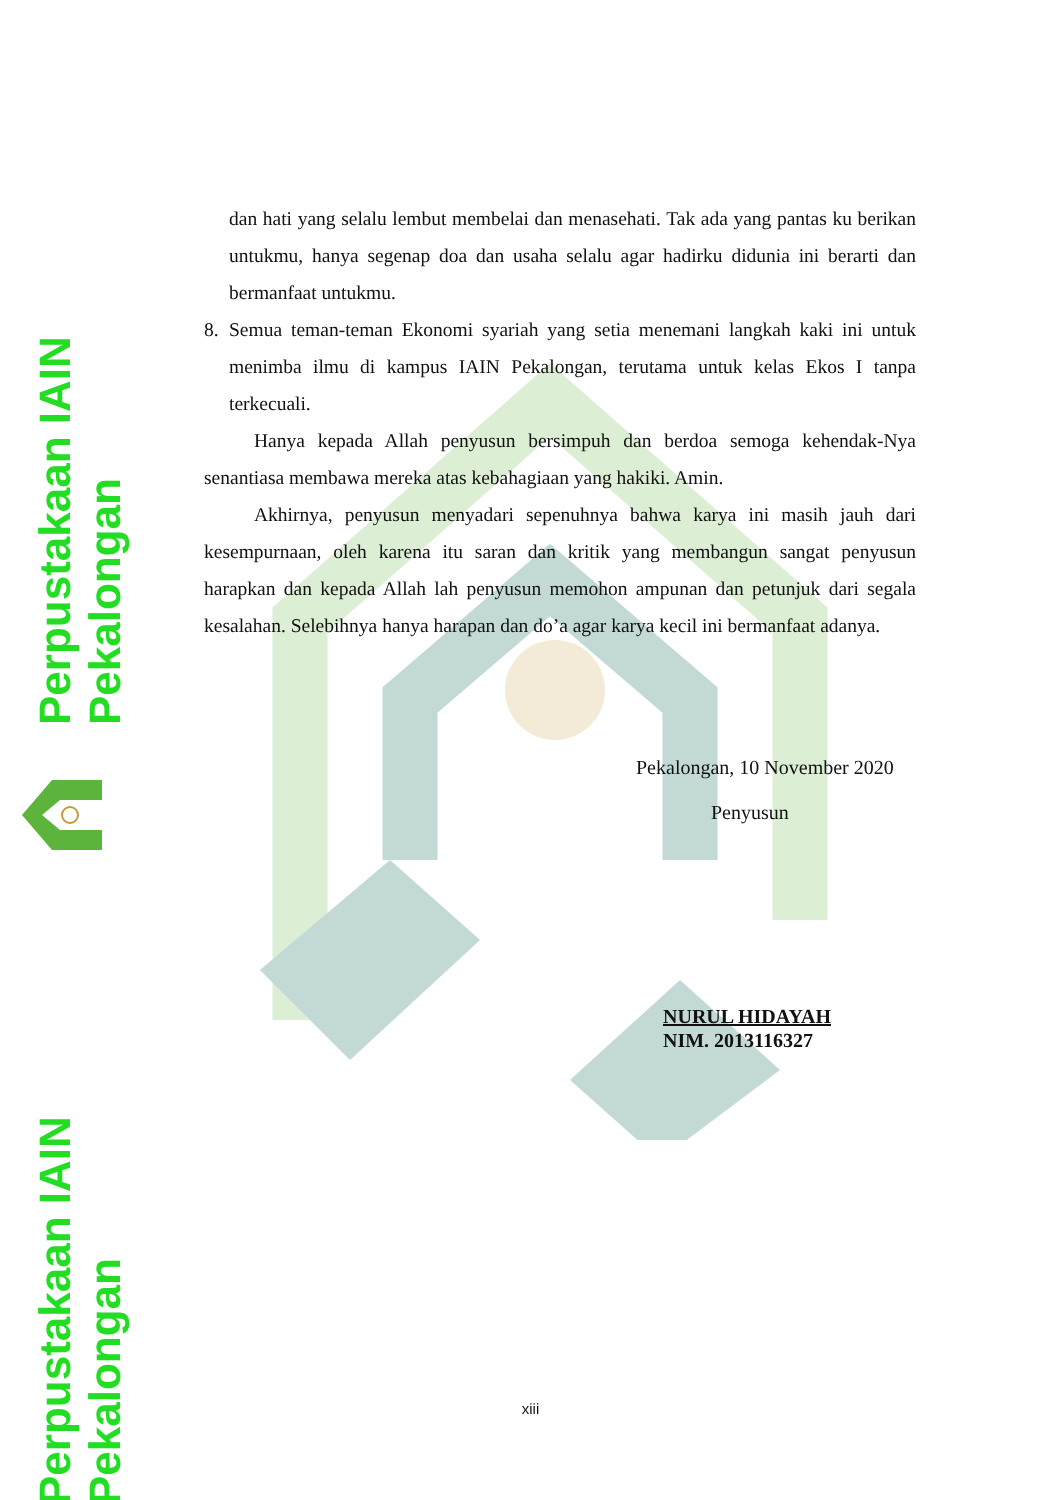Perpustakaan IAIN Pekalongan
Perpustakaan IAIN Pekalongan
dan hati yang selalu lembut membelai dan menasehati. Tak ada yang pantas ku berikan untukmu, hanya segenap doa dan usaha selalu agar hadirku didunia ini berarti dan bermanfaat untukmu.
8. Semua teman-teman Ekonomi syariah yang setia menemani langkah kaki ini untuk menimba ilmu di kampus IAIN Pekalongan, terutama untuk kelas Ekos I tanpa terkecuali.
Hanya kepada Allah penyusun bersimpuh dan berdoa semoga kehendak-Nya senantiasa membawa mereka atas kebahagiaan yang hakiki. Amin.
Akhirnya, penyusun menyadari sepenuhnya bahwa karya ini masih jauh dari kesempurnaan, oleh karena itu saran dan kritik yang membangun sangat penyusun harapkan dan kepada Allah lah penyusun memohon ampunan dan petunjuk dari segala kesalahan. Selebihnya hanya harapan dan do’a agar karya kecil ini bermanfaat adanya.
Pekalongan, 10 November 2020
Penyusun
NURUL HIDAYAH
NIM. 2013116327
xiii